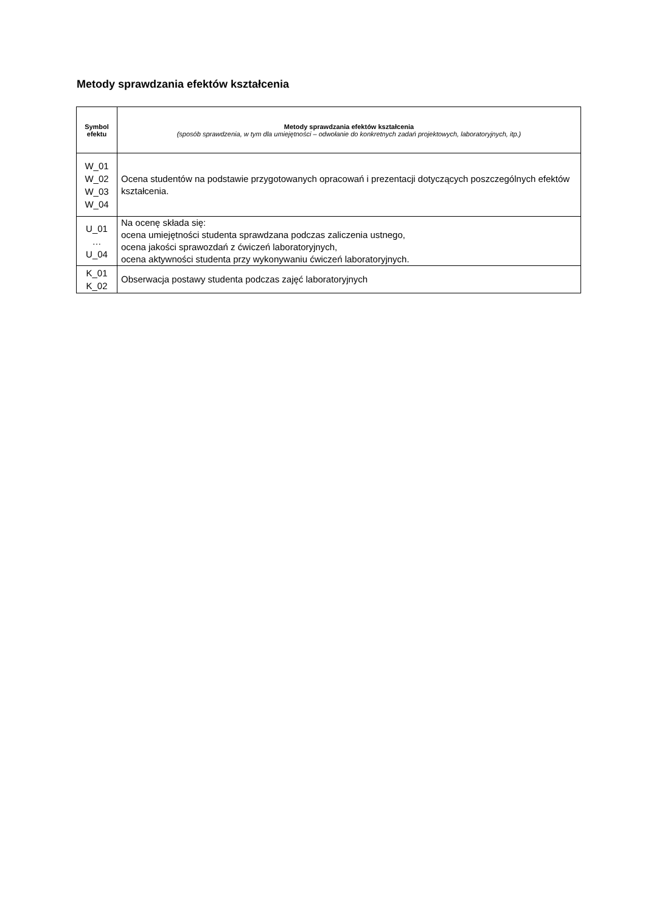Metody sprawdzania efektów kształcenia
| Symbol efektu | Metody sprawdzania efektów kształcenia (sposób sprawdzenia, w tym dla umiejętności – odwołanie do konkretnych zadań projektowych, laboratoryjnych, itp.) |
| --- | --- |
| W_01 W_02 W_03 W_04 | Ocena studentów na podstawie przygotowanych opracowań i prezentacji dotyczących poszczególnych efektów kształcenia. |
| U_01 … U_04 | Na ocenę składa się: ocena umiejętności studenta sprawdzana podczas zaliczenia ustnego, ocena jakości sprawozdań z ćwiczeń laboratoryjnych, ocena aktywności studenta przy wykonywaniu ćwiczeń laboratoryjnych. |
| K_01 K_02 | Obserwacja postawy studenta podczas zajęć laboratoryjnych |